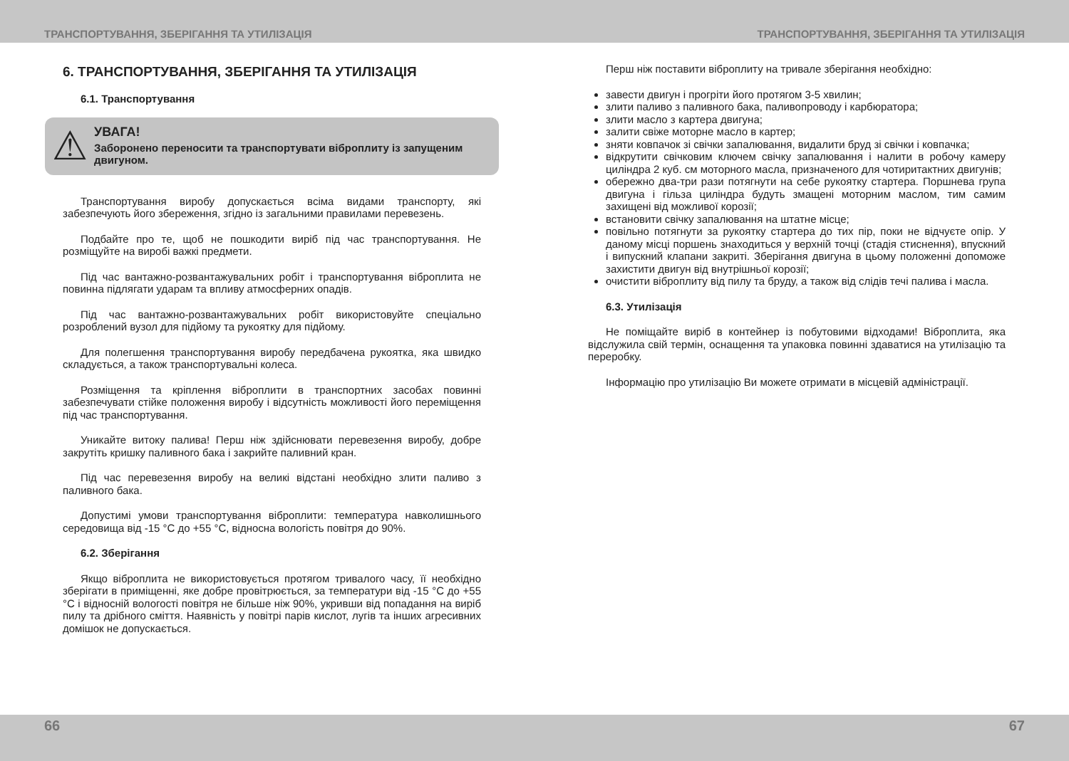ТРАНСПОРТУВАННЯ, ЗБЕРІГАННЯ ТА УТИЛІЗАЦІЯ ТРАНСПОРТУВАННЯ, ЗБЕРІГАННЯ ТА УТИЛІЗАЦІЯ
6. ТРАНСПОРТУВАННЯ, ЗБЕРІГАННЯ ТА УТИЛІЗАЦІЯ
6.1. Транспортування
⚠
УВАГА!
Заборонено переносити та транспортувати віброплиту із запущеним двигуном.
Транспортування виробу допускається всіма видами транспорту, які забезпечують його збереження, згідно із загальними правилами перевезень.
Подбайте про те, щоб не пошкодити виріб під час транспортування. Не розміщуйте на виробі важкі предмети.
Під час вантажно-розвантажувальних робіт і транспортування віброплита не повинна підлягати ударам та впливу атмосферних опадів.
Під час вантажно-розвантажувальних робіт використовуйте спеціально розроблений вузол для підйому та рукоятку для підйому.
Для полегшення транспортування виробу передбачена рукоятка, яка швидко складується, а також транспортувальні колеса.
Розміщення та кріплення віброплити в транспортних засобах повинні забезпечувати стійке положення виробу і відсутність можливості його переміщення під час транспортування.
Уникайте витоку палива! Перш ніж здійснювати перевезення виробу, добре закрутіть кришку паливного бака і закрийте паливний кран.
Під час перевезення виробу на великі відстані необхідно злити паливо з паливного бака.
Допустимі умови транспортування віброплити: температура навколишнього середовища від -15 °С до +55 °С, відносна вологість повітря до 90%.
6.2. Зберігання
Якщо віброплита не використовується протягом тривалого часу, її необхідно зберігати в приміщенні, яке добре провітрюється, за температури від -15 °С до +55 °С і відносній вологості повітря не більше ніж 90%, укривши від попадання на виріб пилу та дрібного сміття. Наявність у повітрі парів кислот, лугів та інших агресивних домішок не допускається.
Перш ніж поставити віброплиту на тривале зберігання необхідно:
завести двигун і прогріти його протягом 3-5 хвилин;
злити паливо з паливного бака, паливопроводу і карбюратора;
злити масло з картера двигуна;
залити свіже моторне масло в картер;
зняти ковпачок зі свічки запалювання, видалити бруд зі свічки і ковпачка;
відкрутити свічковим ключем свічку запалювання і налити в робочу камеру циліндра 2 куб. см моторного масла, призначеного для чотиритактних двигунів;
обережно два-три рази потягнути на себе рукоятку стартера. Поршнева група двигуна і гільза циліндра будуть змащені моторним маслом, тим самим захищені від можливої корозії;
встановити свічку запалювання на штатне місце;
повільно потягнути за рукоятку стартера до тих пір, поки не відчуєте опір. У даному місці поршень знаходиться у верхній точці (стадія стиснення), впускний і випускний клапани закриті. Зберігання двигуна в цьому положенні допоможе захистити двигун від внутрішньої корозії;
очистити віброплиту від пилу та бруду, а також від слідів течі палива і масла.
6.3. Утилізація
Не поміщайте виріб в контейнер із побутовими відходами! Віброплита, яка відслужила свій термін, оснащення та упаковка повинні здаватися на утилізацію та переробку.
Інформацію про утилізацію Ви можете отримати в місцевій адміністрації.
66 67